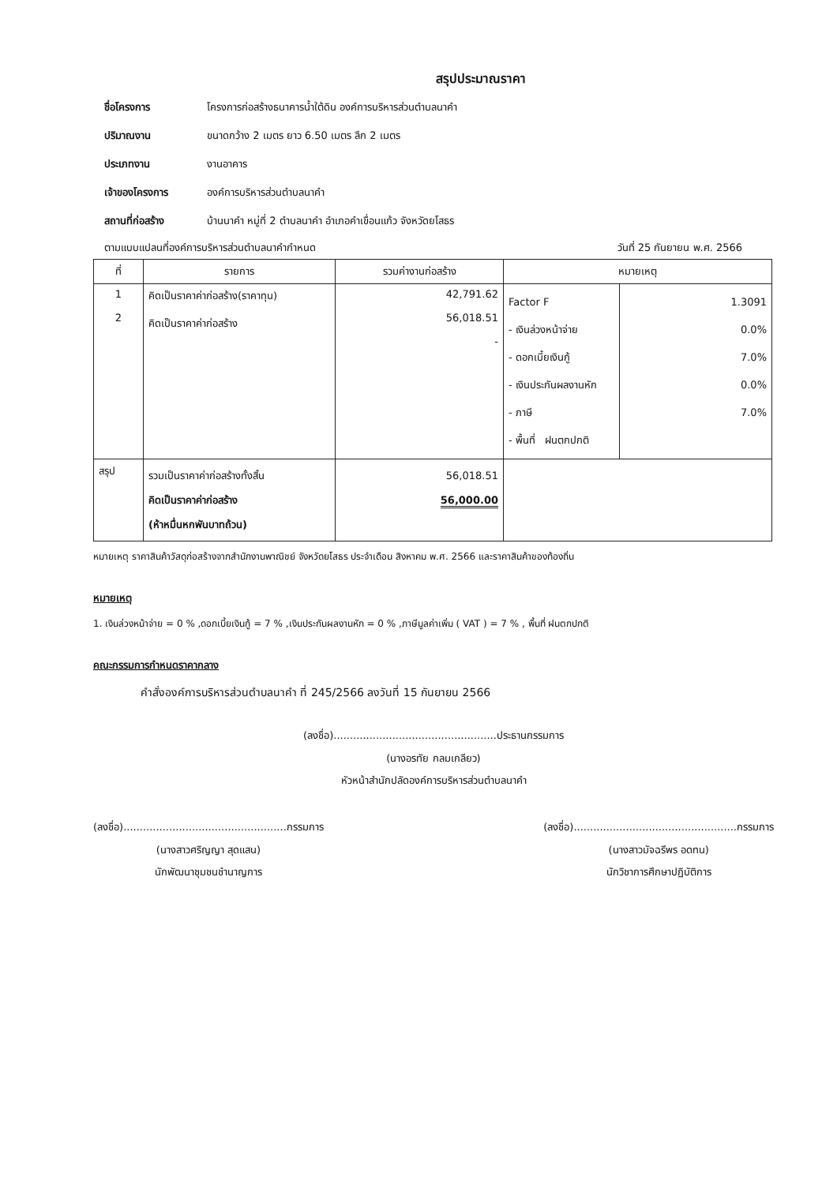สรุปประมาณราคา
ชื่อโครงการ โครงการก่อสร้างธนาคารน้ำใต้ดิน องค์การบริหารส่วนตำบลนาคำ ปริมาณงาน ขนาดกว้าง 2 เมตร ยาว 6.50 เมตร ลึก 2 เมตร ประเภทงาน งานอาคาร เจ้าของโครงการ องค์การบริหารส่วนตำบลนาคำ สถานที่ก่อสร้าง บ้านนาคำ หมู่ที่ 2 ตำบลนาคำ อำเภอคำเขื่อนแก้ว จังหวัดยโสธร
ตามแบบแปลนที่องค์การบริหารส่วนตำบลนาคำกำหนด วันที่ 25 กันยายน พ.ศ. 2566
| ที่ | รายการ | รวมค่างานก่อสร้าง | หมายเหตุ | |
| --- | --- | --- | --- | --- |
| 1 2 | คิดเป็นราคาค่าก่อสร้าง(ราคาทุน) คิดเป็นราคาค่าก่อสร้าง | 42,791.62 56,018.51 - | Factor F - เงินล่วงหน้าจ่าย - ดอกเบี้ยเงินกู้ - เงินประกันผลงานหัก - ภาษี - พื้นที่ ฝนตกปกติ | 1.3091 0.0% 7.0% 0.0% 7.0% |
| สรุป | รวมเป็นราคาค่าก่อสร้างทั้งสิ้น คิดเป็นราคาค่าก่อสร้าง (ห้าหมื่นหกพันบาทถ้วน) | 56,018.51 56,000.00 | | |
หมายเหตุ ราคาสินค้าวัสดุก่อสร้างจากสำนักงานพาณิชย์ จังหวัดยโสธร ประจำเดือน สิงหาคม พ.ศ. 2566 และราคาสินค้าของท้องถิ่น
หมายเหตุ
1. เงินล่วงหน้าจ่าย = 0 % ,ดอกเบี้ยเงินกู้ = 7 % ,เงินประกันผลงานหัก = 0 % ,ภาษีมูลค่าเพิ่ม ( VAT ) = 7 % , พื้นที่ ฝนตกปกติ
คณะกรรมการกำหนดราคากลาง
คำสั่งองค์การบริหารส่วนตำบลนาคำ ที่ 245/2566 ลงวันที่ 15 กันยายน 2566
(ลงชื่อ)..................................................ประธานกรรมการ
(นางอรทัย กลมเกลียว)
หัวหน้าสำนักปลัดองค์การบริหารส่วนตำบลนาคำ
(ลงชื่อ)..................................................กรรมการ
(นางสาวศริญญา สุดแสน)
นักพัฒนาชุมชนชำนาญการ
(ลงชื่อ)..................................................กรรมการ
(นางสาวมัจฉรีพร อดทน)
นักวิชาการศึกษาปฏิบัติการ